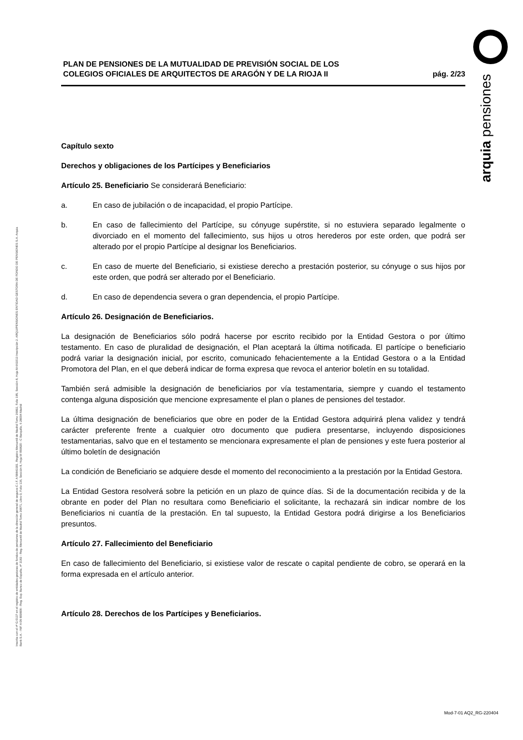arquia pensiones
Inscrita con el nº G 0137 en el registro de entidades gestoras de fondos de pensiones de la dirección general de seguros C.I.F. A 58843301. Registro Mercantil de Madrid Tomo 36992, Folio 185, Sección 8, Hoja M-661013 Inscripción 2. ARQUIPENSIONES ENTIDAD GESTORA DE FONDO DE PENSIONES S.A. Arquia Bank S.A. - NIF A 08 809808 - Reg. Esp. Banco de España, nº 3183 - Reg. Mercantil de Madrid Tomo 36871, Libro 0, Folio 136, Sección 8, Hoja M 659820 - C Barquillo, 6 28004 Madrid
PLAN DE PENSIONES DE LA MUTUALIDAD DE PREVISIÓN SOCIAL DE LOS
COLEGIOS OFICIALES DE ARQUITECTOS DE ARAGÓN Y DE LA RIOJA II
pág. 2/23
Capítulo sexto
Derechos y obligaciones de los Partícipes y Beneficiarios
Artículo 25. Beneficiario Se considerará Beneficiario:
a. En caso de jubilación o de incapacidad, el propio Partícipe.
b. En caso de fallecimiento del Partícipe, su cónyuge supérstite, si no estuviera separado legalmente o divorciado en el momento del fallecimiento, sus hijos u otros herederos por este orden, que podrá ser alterado por el propio Partícipe al designar los Beneficiarios.
c. En caso de muerte del Beneficiario, si existiese derecho a prestación posterior, su cónyuge o sus hijos por este orden, que podrá ser alterado por el Beneficiario.
d. En caso de dependencia severa o gran dependencia, el propio Partícipe.
Artículo 26. Designación de Beneficiarios.
La designación de Beneficiarios sólo podrá hacerse por escrito recibido por la Entidad Gestora o por último testamento. En caso de pluralidad de designación, el Plan aceptará la última notificada. El partícipe o beneficiario podrá variar la designación inicial, por escrito, comunicado fehacientemente a la Entidad Gestora o a la Entidad Promotora del Plan, en el que deberá indicar de forma expresa que revoca el anterior boletín en su totalidad.
También será admisible la designación de beneficiarios por vía testamentaria, siempre y cuando el testamento contenga alguna disposición que mencione expresamente el plan o planes de pensiones del testador.
La última designación de beneficiarios que obre en poder de la Entidad Gestora adquirirá plena validez y tendrá carácter preferente frente a cualquier otro documento que pudiera presentarse, incluyendo disposiciones testamentarias, salvo que en el testamento se mencionara expresamente el plan de pensiones y este fuera posterior al último boletín de designación
La condición de Beneficiario se adquiere desde el momento del reconocimiento a la prestación por la Entidad Gestora.
La Entidad Gestora resolverá sobre la petición en un plazo de quince días. Si de la documentación recibida y de la obrante en poder del Plan no resultara como Beneficiario el solicitante, la rechazará sin indicar nombre de los Beneficiarios ni cuantía de la prestación. En tal supuesto, la Entidad Gestora podrá dirigirse a los Beneficiarios presuntos.
Artículo 27. Fallecimiento del Beneficiario
En caso de fallecimiento del Beneficiario, si existiese valor de rescate o capital pendiente de cobro, se operará en la forma expresada en el artículo anterior.
Artículo 28. Derechos de los Partícipes y Beneficiarios.
Mod-7-01 AQ2_RG-220404